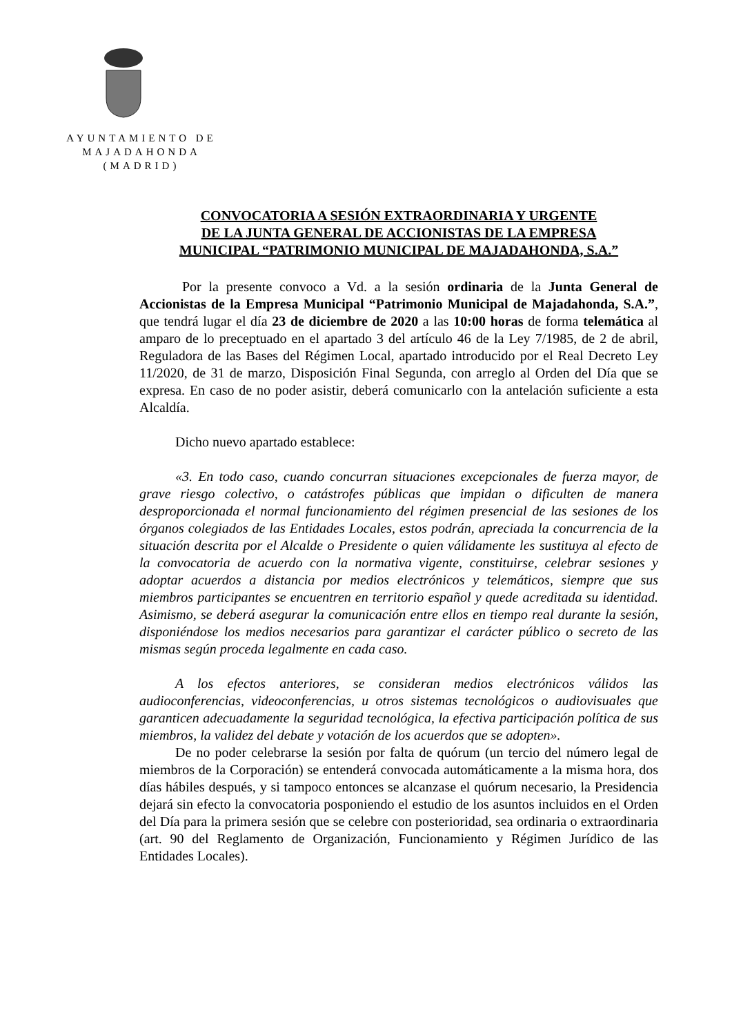AYUNTAMIENTO DE
MAJADAHONDA
(MADRID)
CONVOCATORIA A SESIÓN EXTRAORDINARIA Y URGENTE
DE LA JUNTA GENERAL DE ACCIONISTAS DE LA EMPRESA
MUNICIPAL “PATRIMONIO MUNICIPAL DE MAJADAHONDA, S.A.”
Por la presente convoco a Vd. a la sesión ordinaria de la Junta General de Accionistas de la Empresa Municipal “Patrimonio Municipal de Majadahonda, S.A.”, que tendrá lugar el día 23 de diciembre de 2020 a las 10:00 horas de forma telemática al amparo de lo preceptuado en el apartado 3 del artículo 46 de la Ley 7/1985, de 2 de abril, Reguladora de las Bases del Régimen Local, apartado introducido por el Real Decreto Ley 11/2020, de 31 de marzo, Disposición Final Segunda, con arreglo al Orden del Día que se expresa. En caso de no poder asistir, deberá comunicarlo con la antelación suficiente a esta Alcaldía.
Dicho nuevo apartado establece:
«3. En todo caso, cuando concurran situaciones excepcionales de fuerza mayor, de grave riesgo colectivo, o catástrofes públicas que impidan o dificulten de manera desproporcionada el normal funcionamiento del régimen presencial de las sesiones de los órganos colegiados de las Entidades Locales, estos podrán, apreciada la concurrencia de la situación descrita por el Alcalde o Presidente o quien válidamente les sustituya al efecto de la convocatoria de acuerdo con la normativa vigente, constituirse, celebrar sesiones y adoptar acuerdos a distancia por medios electrónicos y telemáticos, siempre que sus miembros participantes se encuentren en territorio español y quede acreditada su identidad. Asimismo, se deberá asegurar la comunicación entre ellos en tiempo real durante la sesión, disponiéndose los medios necesarios para garantizar el carácter público o secreto de las mismas según proceda legalmente en cada caso.
A los efectos anteriores, se consideran medios electrónicos válidos las audioconferencias, videoconferencias, u otros sistemas tecnológicos o audiovisuales que garanticen adecuadamente la seguridad tecnológica, la efectiva participación política de sus miembros, la validez del debate y votación de los acuerdos que se adopten».
De no poder celebrarse la sesión por falta de quórum (un tercio del número legal de miembros de la Corporación) se entenderá convocada automáticamente a la misma hora, dos días hábiles después, y si tampoco entonces se alcanzase el quórum necesario, la Presidencia dejará sin efecto la convocatoria posponiendo el estudio de los asuntos incluidos en el Orden del Día para la primera sesión que se celebre con posterioridad, sea ordinaria o extraordinaria (art. 90 del Reglamento de Organización, Funcionamiento y Régimen Jurídico de las Entidades Locales).